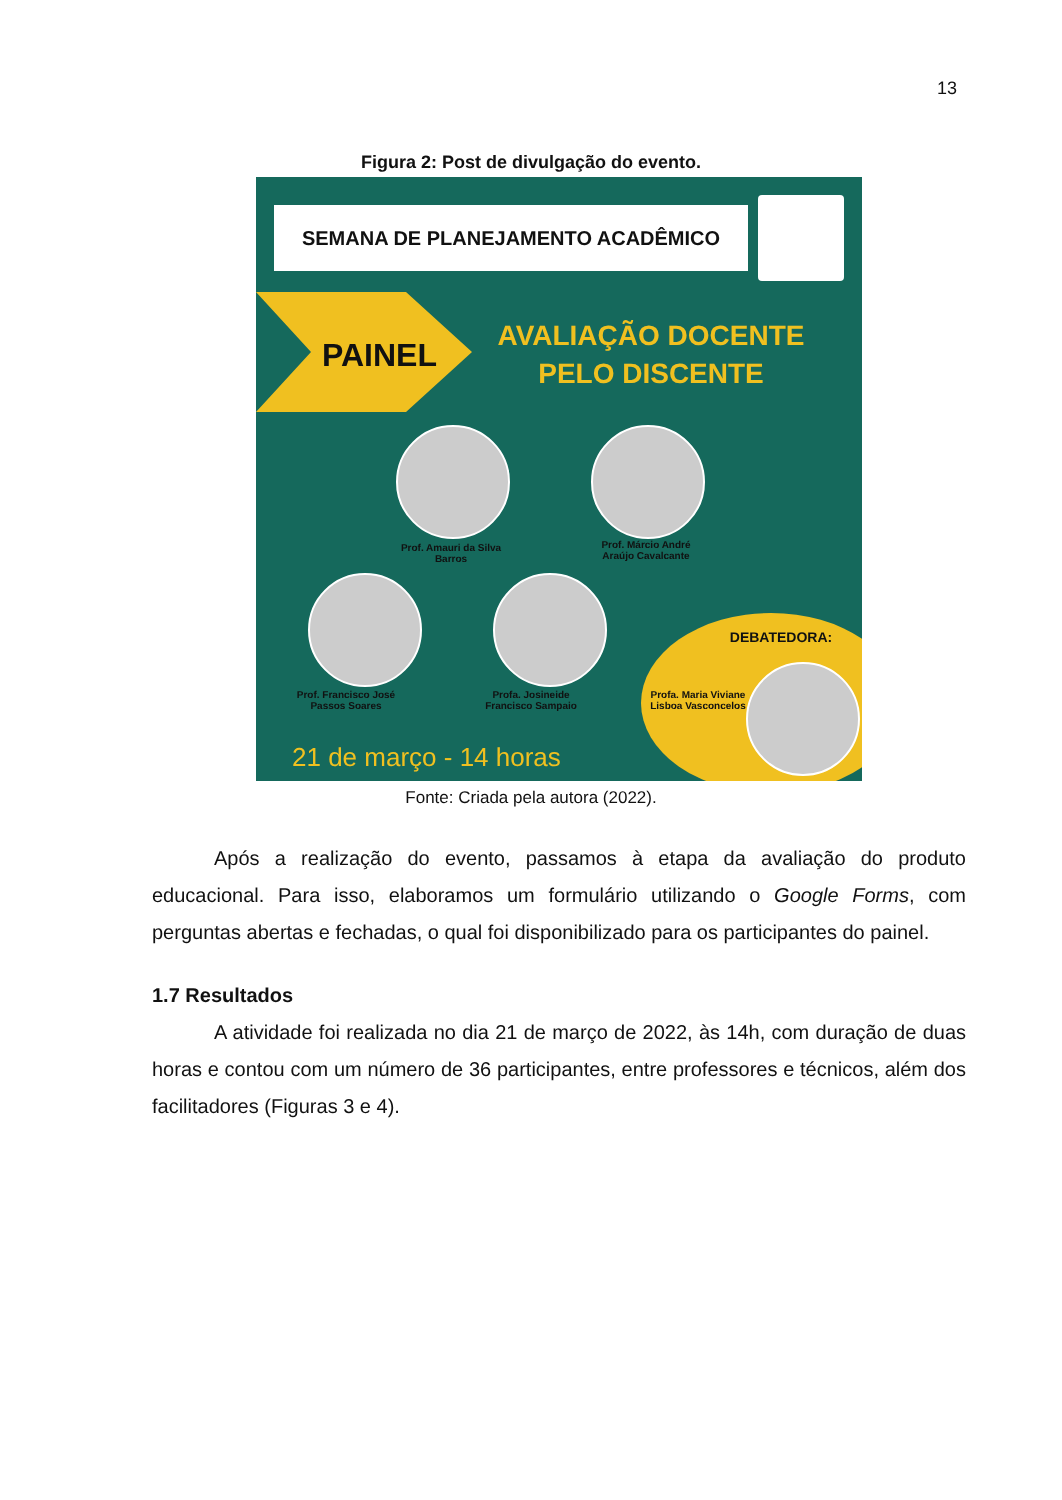13
Figura 2: Post de divulgação do evento.
SEMANA DE PLANEJAMENTO ACADÊMICO
PAINEL
AVALIAÇÃO DOCENTE PELO DISCENTE
Prof. Amauri da Silva Barros
Prof. Márcio André Araújo Cavalcante
Prof. Francisco José Passos Soares
Profa. Josineide Francisco Sampaio
DEBATEDORA:
Profa. Maria Viviane Lisboa Vasconcelos
21 de março - 14 horas
Fonte: Criada pela autora (2022).
Após a realização do evento, passamos à etapa da avaliação do produto educacional. Para isso, elaboramos um formulário utilizando o Google Forms, com perguntas abertas e fechadas, o qual foi disponibilizado para os participantes do painel.
1.7 Resultados
A atividade foi realizada no dia 21 de março de 2022, às 14h, com duração de duas horas e contou com um número de 36 participantes, entre professores e técnicos, além dos facilitadores (Figuras 3 e 4).